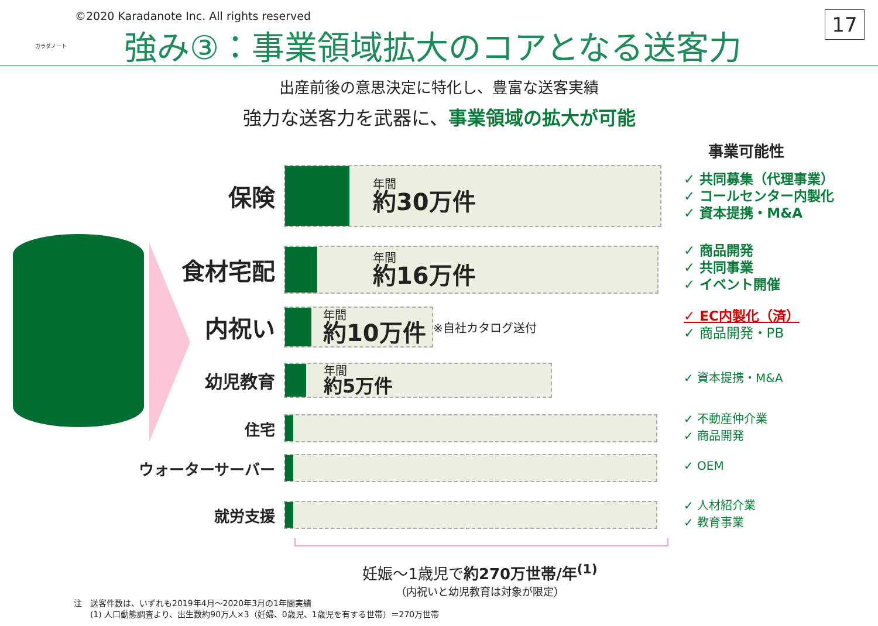カラダノート
©2020 Karadanote Inc. All rights reserved
強み③：事業領域拡大のコアとなる送客力
17
出産前後の意思決定に特化し、豊富な送客実績
強力な送客力を武器に、事業領域の拡大が可能
事業可能性
保険
年間
約30万件
食材宅配
年間
約16万件
内祝い
年間
約10万件
※自社カタログ送付
幼児教育
年間
約5万件
住宅
ウォーターサーバー
就労支援
✓ 共同募集（代理事業）
✓ コールセンター内製化
✓ 資本提携・M&A
✓ 商品開発
✓ 共同事業
✓ イベント開催
✓ EC内製化（済）
✓ 商品開発・PB
✓ 資本提携・M&A
✓ 不動産仲介業
✓ 商品開発
✓ OEM
✓ 人材紹介業
✓ 教育事業
妊娠～1歳児で約270万世帯/年<sup>(1)</sup>
（内祝いと幼児教育は対象が限定）
注　送客件数は、いずれも2019年4月～2020年3月の1年間実績
　　(1) 人口動態調査より、出生数約90万人×3（妊婦、0歳児、1歳児を有する世帯）＝270万世帯